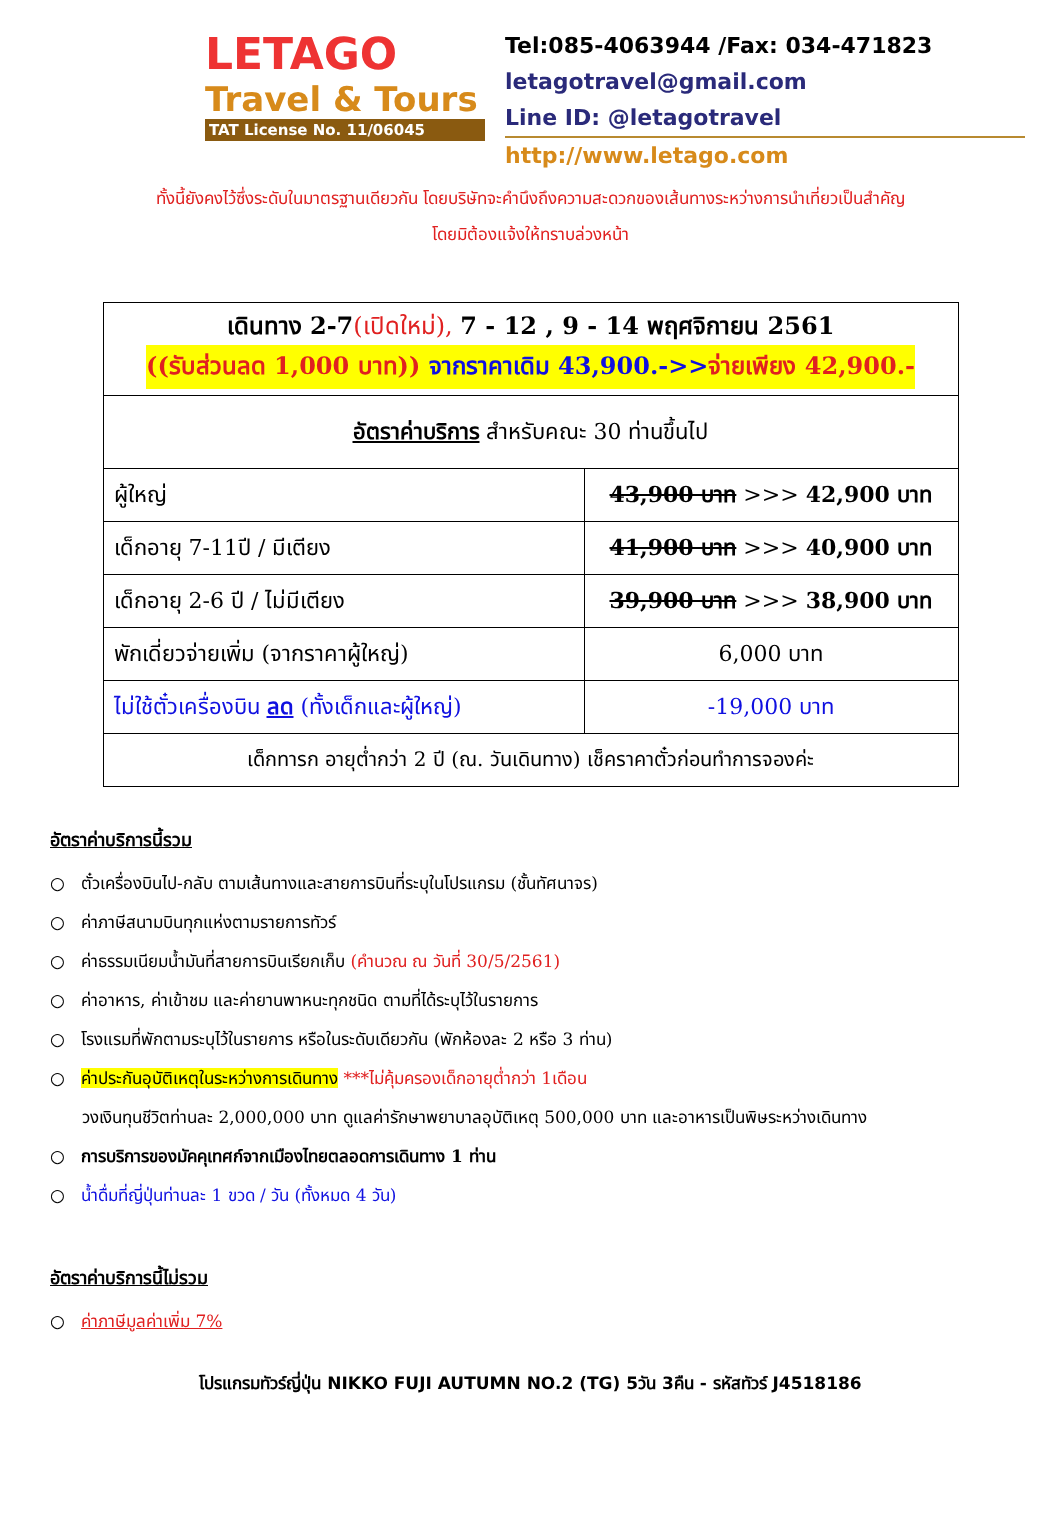LETAGO
Travel & Tours
TAT License No. 11/06045
Tel:085-4063944 /Fax: 034-471823
letagotravel@gmail.com
Line ID: @letagotravel
http://www.letago.com
ทั้งนี้ยังคงไว้ซึ่งระดับในมาตรฐานเดียวกัน โดยบริษัทจะคำนึงถึงความสะดวกของเส้นทางระหว่างการนำเที่ยวเป็นสำคัญ
โดยมิต้องแจ้งให้ทราบล่วงหน้า
| เดินทาง 2-7 (เปิดใหม่), 7 - 12 , 9 - 14 พฤศจิกายน 2561 ((รับส่วนลด 1,000 บาท)) จากราคาเดิม 43,900.->> จ่ายเพียง 42,900.- | |
| อัตราค่าบริการ สำหรับคณะ 30 ท่านขึ้นไป | |
| ผู้ใหญ่ | 43,900 บาท >>> 42,900 บาท |
| เด็กอายุ 7-11ปี / มีเตียง | 41,900 บาท >>> 40,900 บาท |
| เด็กอายุ 2-6 ปี / ไม่มีเตียง | 39,900 บาท >>> 38,900 บาท |
| พักเดี่ยวจ่ายเพิ่ม (จากราคาผู้ใหญ่) | 6,000 บาท |
| ไม่ใช้ตั๋วเครื่องบิน ลด (ทั้งเด็กและผู้ใหญ่) | -19,000 บาท |
| เด็กทารก อายุต่ำกว่า 2 ปี (ณ. วันเดินทาง) เช็คราคาตั๋วก่อนทำการจองค่ะ | |
อัตราค่าบริการนี้รวม
○ ตั๋วเครื่องบินไป-กลับ ตามเส้นทางและสายการบินที่ระบุในโปรแกรม (ชั้นทัศนาจร)
○ ค่าภาษีสนามบินทุกแห่งตามรายการทัวร์
○ ค่าธรรมเนียมน้ำมันที่สายการบินเรียกเก็บ (คำนวณ ณ วันที่ 30/5/2561)
○ ค่าอาหาร, ค่าเข้าชม และค่ายานพาหนะทุกชนิด ตามที่ได้ระบุไว้ในรายการ
○ โรงแรมที่พักตามระบุไว้ในรายการ หรือในระดับเดียวกัน (พักห้องละ 2 หรือ 3 ท่าน)
○ ค่าประกันอุบัติเหตุในระหว่างการเดินทาง ***ไม่คุ้มครองเด็กอายุต่ำกว่า 1เดือน
วงเงินทุนชีวิตท่านละ 2,000,000 บาท ดูแลค่ารักษาพยาบาลอุบัติเหตุ 500,000 บาท และอาหารเป็นพิษระหว่างเดินทาง
○ การบริการของมัคคุเทศก์จากเมืองไทยตลอดการเดินทาง 1 ท่าน
○ น้ำดื่มที่ญี่ปุ่นท่านละ 1 ขวด / วัน (ทั้งหมด 4 วัน)
อัตราค่าบริการนี้ไม่รวม
○ ค่าภาษีมูลค่าเพิ่ม 7%
โปรแกรมทัวร์ญี่ปุ่น NIKKO FUJI AUTUMN NO.2 (TG) 5วัน 3คืน - รหัสทัวร์ J4518186